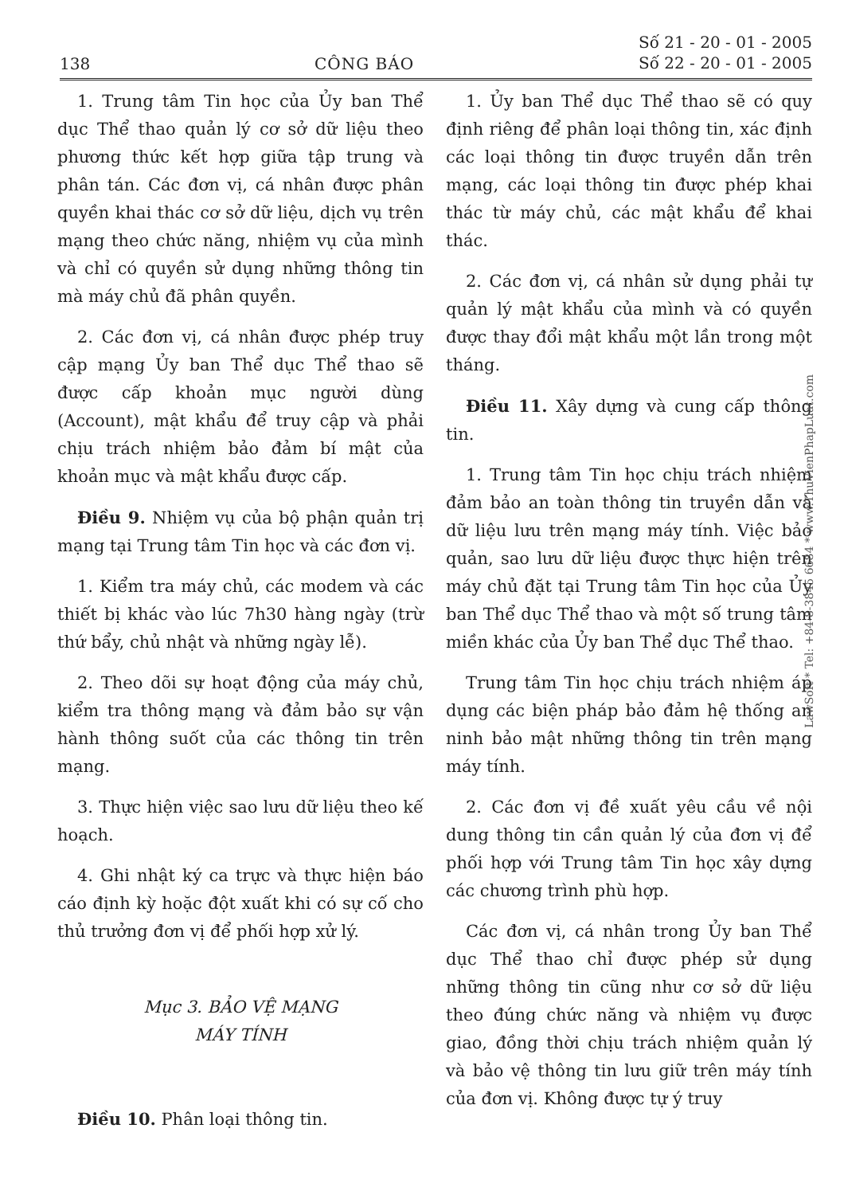138 CÔNG BÁO Số 21 - 20 - 01 - 2005
Số 22 - 20 - 01 - 2005
1. Trung tâm Tin học của Ủy ban Thể dục Thể thao quản lý cơ sở dữ liệu theo phương thức kết hợp giữa tập trung và phân tán. Các đơn vị, cá nhân được phân quyền khai thác cơ sở dữ liệu, dịch vụ trên mạng theo chức năng, nhiệm vụ của mình và chỉ có quyền sử dụng những thông tin mà máy chủ đã phân quyền.
2. Các đơn vị, cá nhân được phép truy cập mạng Ủy ban Thể dục Thể thao sẽ được cấp khoản mục người dùng (Account), mật khẩu để truy cập và phải chịu trách nhiệm bảo đảm bí mật của khoản mục và mật khẩu được cấp.
Điều 9. Nhiệm vụ của bộ phận quản trị mạng tại Trung tâm Tin học và các đơn vị.
1. Kiểm tra máy chủ, các modem và các thiết bị khác vào lúc 7h30 hàng ngày (trừ thứ bẩy, chủ nhật và những ngày lễ).
2. Theo dõi sự hoạt động của máy chủ, kiểm tra thông mạng và đảm bảo sự vận hành thông suốt của các thông tin trên mạng.
3. Thực hiện việc sao lưu dữ liệu theo kế hoạch.
4. Ghi nhật ký ca trực và thực hiện báo cáo định kỳ hoặc đột xuất khi có sự cố cho thủ trưởng đơn vị để phối hợp xử lý.
Mục 3. BẢO VỆ MẠNG
MÁY TÍNH
Điều 10. Phân loại thông tin.
1. Ủy ban Thể dục Thể thao sẽ có quy định riêng để phân loại thông tin, xác định các loại thông tin được truyền dẫn trên mạng, các loại thông tin được phép khai thác từ máy chủ, các mật khẩu để khai thác.
2. Các đơn vị, cá nhân sử dụng phải tự quản lý mật khẩu của mình và có quyền được thay đổi mật khẩu một lần trong một tháng.
Điều 11. Xây dựng và cung cấp thông tin.
1. Trung tâm Tin học chịu trách nhiệm đảm bảo an toàn thông tin truyền dẫn và dữ liệu lưu trên mạng máy tính. Việc bảo quản, sao lưu dữ liệu được thực hiện trên máy chủ đặt tại Trung tâm Tin học của Ủy ban Thể dục Thể thao và một số trung tâm miền khác của Ủy ban Thể dục Thể thao.
Trung tâm Tin học chịu trách nhiệm áp dụng các biện pháp bảo đảm hệ thống an ninh bảo mật những thông tin trên mạng máy tính.
2. Các đơn vị đề xuất yêu cầu về nội dung thông tin cần quản lý của đơn vị để phối hợp với Trung tâm Tin học xây dựng các chương trình phù hợp.
Các đơn vị, cá nhân trong Ủy ban Thể dục Thể thao chỉ được phép sử dụng những thông tin cũng như cơ sở dữ liệu theo đúng chức năng và nhiệm vụ được giao, đồng thời chịu trách nhiệm quản lý và bảo vệ thông tin lưu giữ trên máy tính của đơn vị. Không được tự ý truy
LawSoft * Tel: +84-8-3845 6684 * www.ThuVienPhapLuat.com